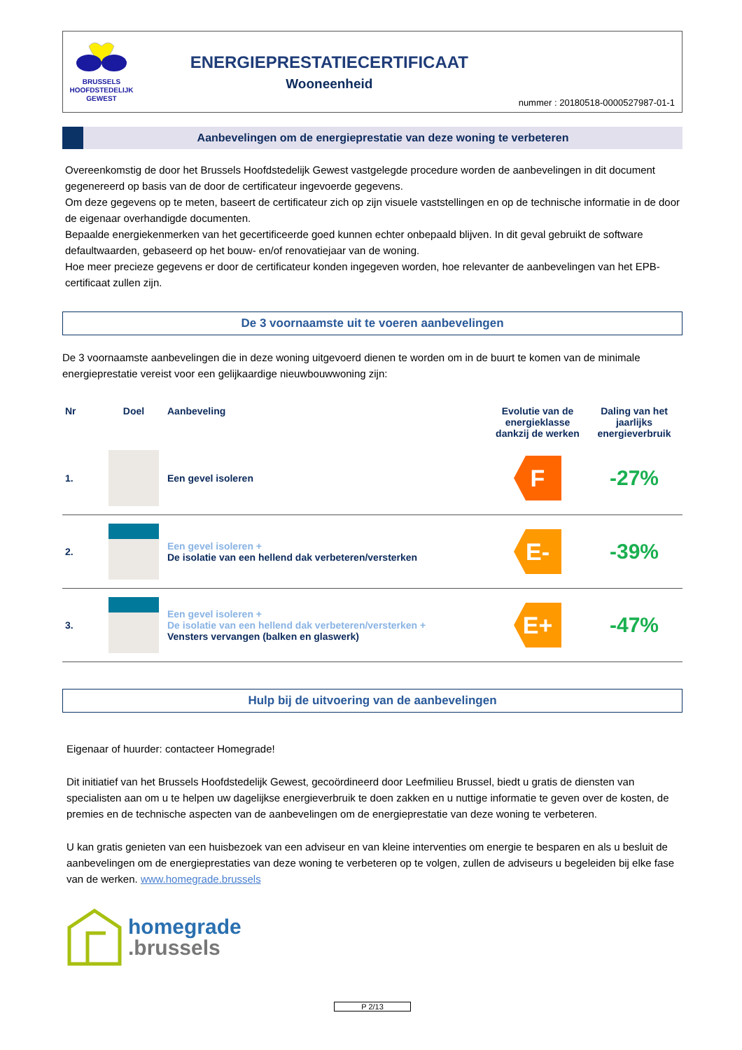BRUSSELS
HOOFDSTEDELIJK
GEWEST
ENERGIEPRESTATIECERTIFICAAT
Wooneenheid
nummer : 20180518-0000527987-01-1
Aanbevelingen om de energieprestatie van deze woning te verbeteren
Overeenkomstig de door het Brussels Hoofdstedelijk Gewest vastgelegde procedure worden de aanbevelingen in dit document gegenereerd op basis van de door de certificateur ingevoerde gegevens.
Om deze gegevens op te meten, baseert de certificateur zich op zijn visuele vaststellingen en op de technische informatie in de door de eigenaar overhandigde documenten.
Bepaalde energiekenmerken van het gecertificeerde goed kunnen echter onbepaald blijven. In dit geval gebruikt de software defaultwaarden, gebaseerd op het bouw- en/of renovatiejaar van de woning.
Hoe meer precieze gegevens er door de certificateur konden ingegeven worden, hoe relevanter de aanbevelingen van het EPB-certificaat zullen zijn.
De 3 voornaamste uit te voeren aanbevelingen
De 3 voornaamste aanbevelingen die in deze woning uitgevoerd dienen te worden om in de buurt te komen van de minimale energieprestatie vereist voor een gelijkaardige nieuwbouwwoning zijn:
| Nr | Doel | Aanbeveling | Evolutie van de energieklasse dankzij de werken | Daling van het jaarlijks energieverbruik |
| --- | --- | --- | --- | --- |
| 1. | | Een gevel isoleren | F | -27% |
| 2. | | Een gevel isoleren + De isolatie van een hellend dak verbeteren/versterken | E- | -39% |
| 3. | | Een gevel isoleren + De isolatie van een hellend dak verbeteren/versterken + Vensters vervangen (balken en glaswerk) | E+ | -47% |
Hulp bij de uitvoering van de aanbevelingen
Eigenaar of huurder: contacteer Homegrade!
Dit initiatief van het Brussels Hoofdstedelijk Gewest, gecoördineerd door Leefmilieu Brussel, biedt u gratis de diensten van specialisten aan om u te helpen uw dagelijkse energieverbruik te doen zakken en u nuttige informatie te geven over de kosten, de premies en de technische aspecten van de aanbevelingen om de energieprestatie van deze woning te verbeteren.
U kan gratis genieten van een huisbezoek van een adviseur en van kleine interventies om energie te besparen en als u besluit de aanbevelingen om de energieprestaties van deze woning te verbeteren op te volgen, zullen de adviseurs u begeleiden bij elke fase van de werken. www.homegrade.brussels
homegrade
.brussels
P 2/13